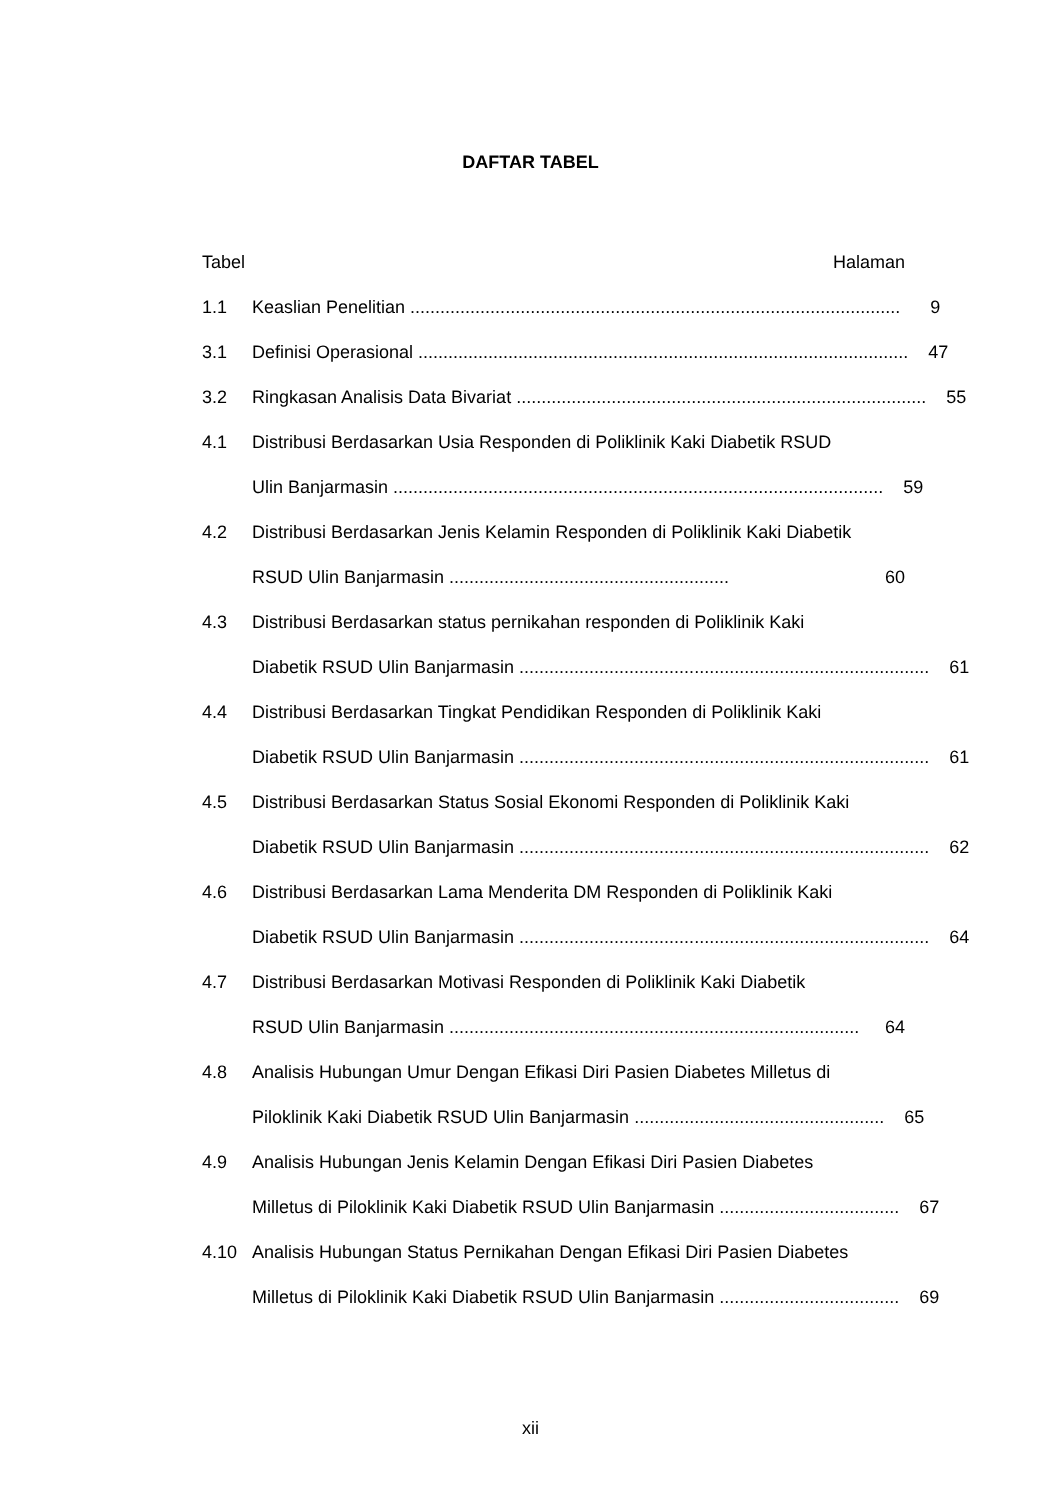DAFTAR TABEL
Tabel Halaman
1.1 Keaslian Penelitian .................................................................................................. 9
3.1 Definisi Operasional .................................................................................................. 47
3.2 Ringkasan Analisis Data Bivariat .................................................................................. 55
4.1 Distribusi Berdasarkan Usia Responden di Poliklinik Kaki Diabetik RSUD
Ulin Banjarmasin .................................................................................................. 59
4.2 Distribusi Berdasarkan Jenis Kelamin Responden di Poliklinik Kaki Diabetik
RSUD Ulin Banjarmasin ........................................................ 60
4.3 Distribusi Berdasarkan status pernikahan responden di Poliklinik Kaki
Diabetik RSUD Ulin Banjarmasin .................................................................................. 61
4.4 Distribusi Berdasarkan Tingkat Pendidikan Responden di Poliklinik Kaki
Diabetik RSUD Ulin Banjarmasin .................................................................................. 61
4.5 Distribusi Berdasarkan Status Sosial Ekonomi Responden di Poliklinik Kaki
Diabetik RSUD Ulin Banjarmasin .................................................................................. 62
4.6 Distribusi Berdasarkan Lama Menderita DM Responden di Poliklinik Kaki
Diabetik RSUD Ulin Banjarmasin .................................................................................. 64
4.7 Distribusi Berdasarkan Motivasi Responden di Poliklinik Kaki Diabetik
RSUD Ulin Banjarmasin .................................................................................. 64
4.8 Analisis Hubungan Umur Dengan Efikasi Diri Pasien Diabetes Milletus di
Piloklinik Kaki Diabetik RSUD Ulin Banjarmasin .................................................. 65
4.9 Analisis Hubungan Jenis Kelamin Dengan Efikasi Diri Pasien Diabetes
Milletus di Piloklinik Kaki Diabetik RSUD Ulin Banjarmasin .................................... 67
4.10 Analisis Hubungan Status Pernikahan Dengan Efikasi Diri Pasien Diabetes
Milletus di Piloklinik Kaki Diabetik RSUD Ulin Banjarmasin .................................... 69
xii